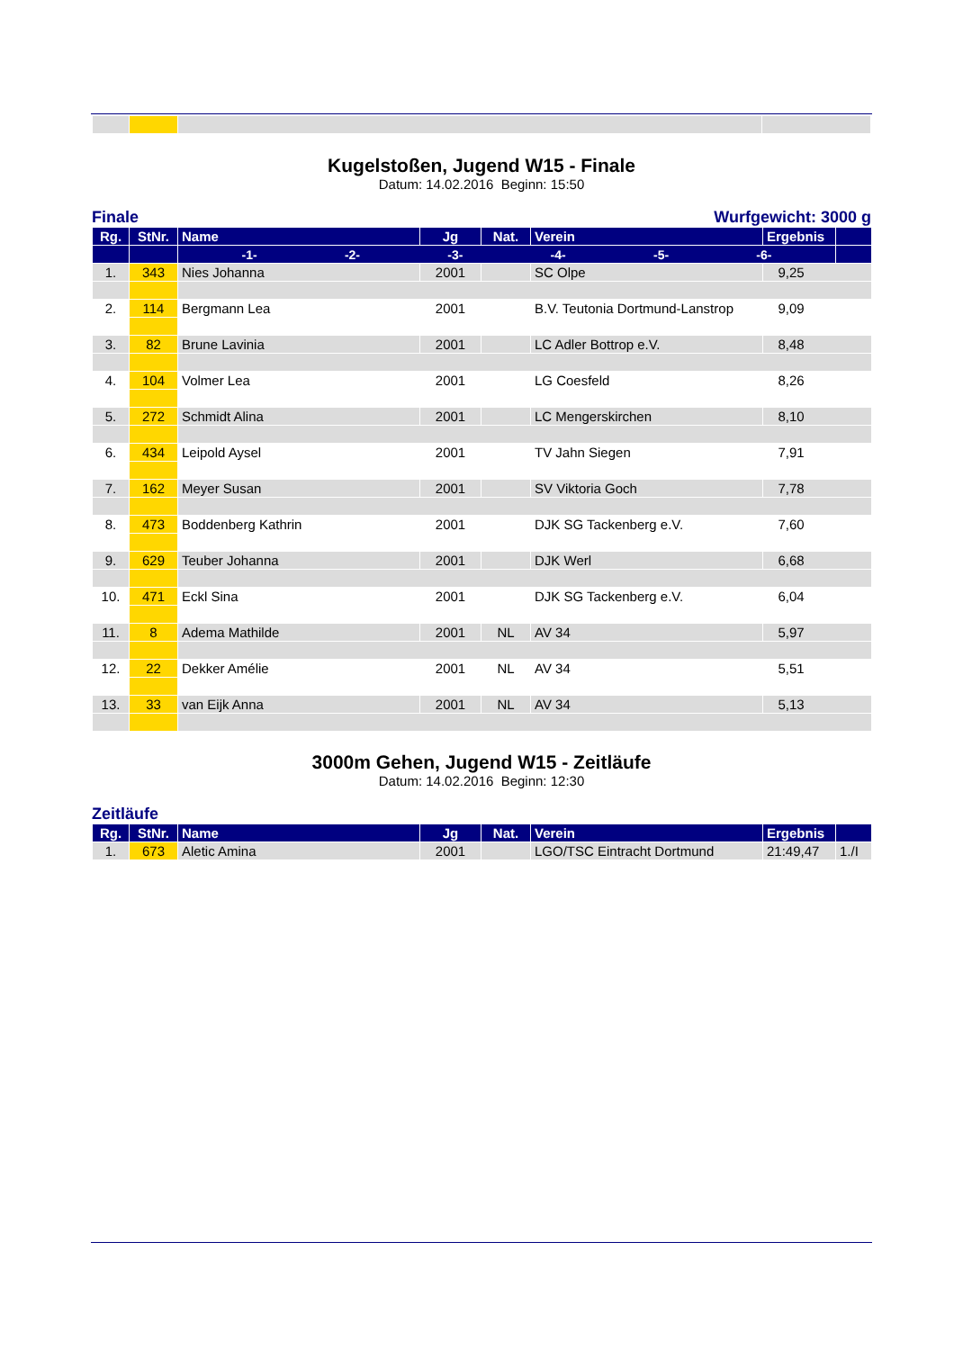Kugelstoßen, Jugend W15 - Finale
Datum: 14.02.2016 Beginn: 15:50
Finale Wurfgewicht: 3000 g
| Rg. | StNr. | Name | Jg | Nat. | Verein | Ergebnis | |
| --- | --- | --- | --- | --- | --- | --- | --- |
| | | -1- -2- -3- -4- -5- -6- | | | | | |
| 1. | 343 | Nies Johanna | 2001 | | SC Olpe | 9,25 | |
| 2. | 114 | Bergmann Lea | 2001 | | B.V. Teutonia Dortmund-Lanstrop | 9,09 | |
| 3. | 82 | Brune Lavinia | 2001 | | LC Adler Bottrop e.V. | 8,48 | |
| 4. | 104 | Volmer Lea | 2001 | | LG Coesfeld | 8,26 | |
| 5. | 272 | Schmidt Alina | 2001 | | LC Mengerskirchen | 8,10 | |
| 6. | 434 | Leipold Aysel | 2001 | | TV Jahn Siegen | 7,91 | |
| 7. | 162 | Meyer Susan | 2001 | | SV Viktoria Goch | 7,78 | |
| 8. | 473 | Boddenberg Kathrin | 2001 | | DJK SG Tackenberg e.V. | 7,60 | |
| 9. | 629 | Teuber Johanna | 2001 | | DJK Werl | 6,68 | |
| 10. | 471 | Eckl Sina | 2001 | | DJK SG Tackenberg e.V. | 6,04 | |
| 11. | 8 | Adema Mathilde | 2001 | NL | AV 34 | 5,97 | |
| 12. | 22 | Dekker Amélie | 2001 | NL | AV 34 | 5,51 | |
| 13. | 33 | van Eijk Anna | 2001 | NL | AV 34 | 5,13 | |
3000m Gehen, Jugend W15 - Zeitläufe
Datum: 14.02.2016 Beginn: 12:30
Zeitläufe
| Rg. | StNr. | Name | Jg | Nat. | Verein | Ergebnis | |
| --- | --- | --- | --- | --- | --- | --- | --- |
| 1. | 673 | Aletic Amina | 2001 | | LGO/TSC Eintracht Dortmund | 21:49,47 | 1./I |